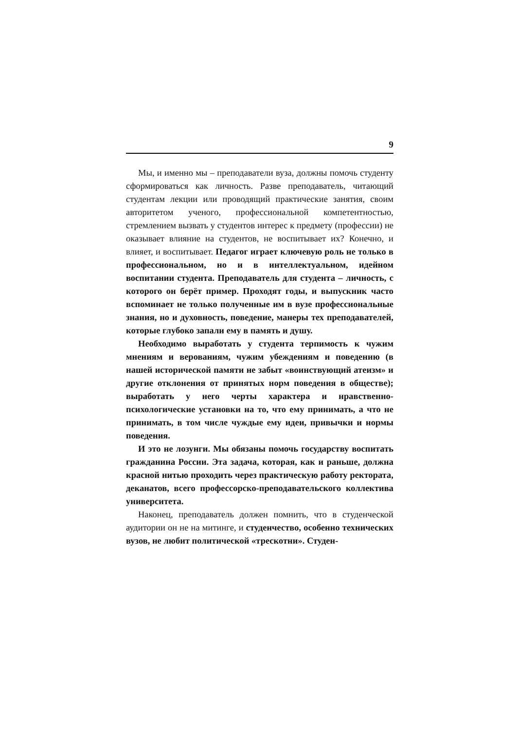9
Мы, и именно мы – преподаватели вуза, должны помочь студенту сформироваться как личность. Разве преподаватель, читающий студентам лекции или проводящий практические занятия, своим авторитетом ученого, профессиональной компетентностью, стремлением вызвать у студентов интерес к предмету (профессии) не оказывает влияние на студентов, не воспитывает их? Конечно, и влияет, и воспитывает. Педагог играет ключевую роль не только в профессиональном, но и в интеллектуальном, идейном воспитании студента. Преподаватель для студента – личность, с которого он берёт пример. Проходят годы, и выпускник часто вспоминает не только полученные им в вузе профессиональные знания, но и духовность, поведение, манеры тех преподавателей, которые глубоко запали ему в память и душу.
Необходимо выработать у студента терпимость к чужим мнениям и верованиям, чужим убеждениям и поведению (в нашей исторической памяти не забыт «воинствующий атеизм» и другие отклонения от принятых норм поведения в обществе); выработать у него черты характера и нравственно-психологические установки на то, что ему принимать, а что не принимать, в том числе чуждые ему идеи, привычки и нормы поведения.
И это не лозунги. Мы обязаны помочь государству воспитать гражданина России. Эта задача, которая, как и раньше, должна красной нитью проходить через практическую работу ректората, деканатов, всего профессорско-преподавательского коллектива университета.
Наконец, преподаватель должен помнить, что в студенческой аудитории он не на митинге, и студенчество, особенно технических вузов, не любит политической «трескотни». Студен-